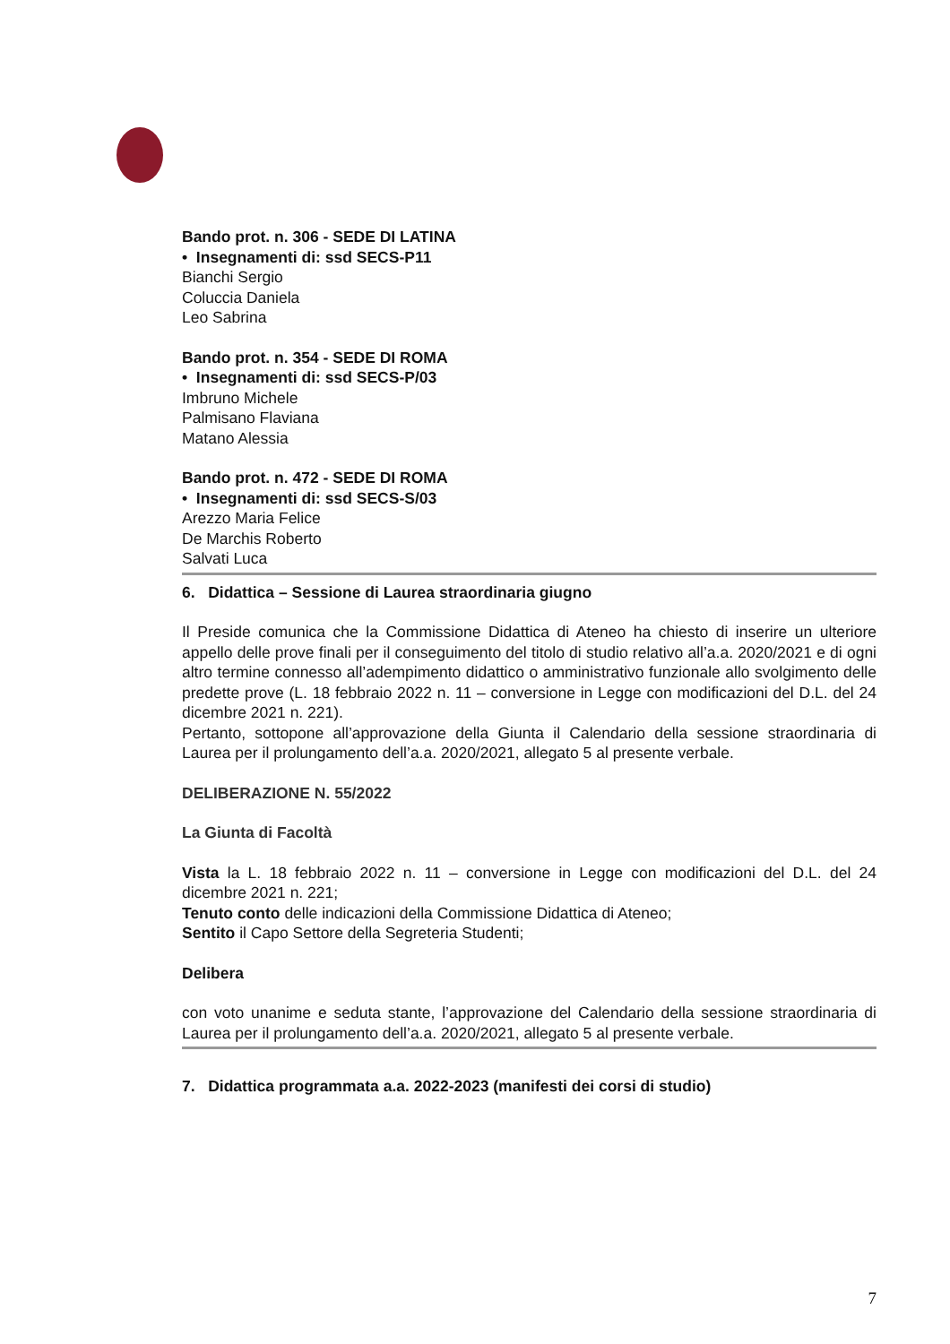Bando prot. n. 306 - SEDE DI LATINA
• Insegnamenti di: ssd SECS-P11
Bianchi Sergio
Coluccia Daniela
Leo Sabrina
Bando prot. n. 354 - SEDE DI ROMA
• Insegnamenti di: ssd SECS-P/03
Imbruno Michele
Palmisano Flaviana
Matano Alessia
Bando prot. n. 472 - SEDE DI ROMA
• Insegnamenti di: ssd SECS-S/03
Arezzo Maria Felice
De Marchis Roberto
Salvati Luca
6. Didattica – Sessione di Laurea straordinaria giugno
Il Preside comunica che la Commissione Didattica di Ateneo ha chiesto di inserire un ulteriore appello delle prove finali per il conseguimento del titolo di studio relativo all’a.a. 2020/2021 e di ogni altro termine connesso all’adempimento didattico o amministrativo funzionale allo svolgimento delle predette prove (L. 18 febbraio 2022 n. 11 – conversione in Legge con modificazioni del D.L. del 24 dicembre 2021 n. 221).
Pertanto, sottopone all’approvazione della Giunta il Calendario della sessione straordinaria di Laurea per il prolungamento dell’a.a. 2020/2021, allegato 5 al presente verbale.
DELIBERAZIONE N. 55/2022
La Giunta di Facoltà
Vista la L. 18 febbraio 2022 n. 11 – conversione in Legge con modificazioni del D.L. del 24 dicembre 2021 n. 221;
Tenuto conto delle indicazioni della Commissione Didattica di Ateneo;
Sentito il Capo Settore della Segreteria Studenti;
Delibera
con voto unanime e seduta stante, l’approvazione del Calendario della sessione straordinaria di Laurea per il prolungamento dell’a.a. 2020/2021, allegato 5 al presente verbale.
7. Didattica programmata a.a. 2022-2023 (manifesti dei corsi di studio)
7